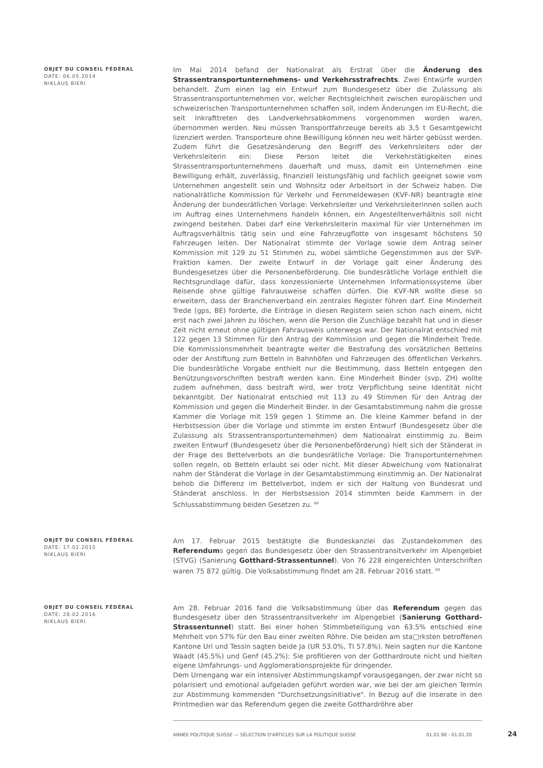OBJET DU CONSEIL FÉDÉRAL
DATE: 06.05.2014
NIKLAUS BIERI
Im Mai 2014 befand der Nationalrat als Erstrat über die Änderung des Strassentransportunternehmens- und Verkehrsstrafrechts. Zwei Entwürfe wurden behandelt. Zum einen lag ein Entwurf zum Bundesgesetz über die Zulassung als Strassentransportunternehmen vor, welcher Rechtsgleichheit zwischen europäischen und schweizerischen Transportunternehmen schaffen soll, indem Änderungen im EU-Recht, die seit Inkrafttreten des Landverkehrsabkommens vorgenommen worden waren, übernommen werden. Neu müssen Transportfahrzeuge bereits ab 3,5 t Gesamtgewicht lizenziert werden. Transporteure ohne Bewilligung können neu weit härter gebüsst werden. Zudem führt die Gesetzesänderung den Begriff des Verkehrsleiters oder der Verkehrsleiterin ein: Diese Person leitet die Verkehrstätigkeiten eines Strassentransportunternehmens dauerhaft und muss, damit ein Unternehmen eine Bewilligung erhält, zuverlässig, finanziell leistungsfähig und fachlich geeignet sowie vom Unternehmen angestellt sein und Wohnsitz oder Arbeitsort in der Schweiz haben. Die nationalrätliche Kommission für Verkehr und Fernmeldewesen (KVF-NR) beantragte eine Änderung der bundesrätlichen Vorlage: Verkehrsleiter und Verkehrsleiterinnen sollen auch im Auftrag eines Unternehmens handeln können, ein Angestelltenverhältnis soll nicht zwingend bestehen. Dabei darf eine Verkehrsleiterin maximal für vier Unternehmen im Auftragsverhältnis tätig sein und eine Fahrzeugflotte von insgesamt höchstens 50 Fahrzeugen leiten. Der Nationalrat stimmte der Vorlage sowie dem Antrag seiner Kommission mit 129 zu 51 Stimmen zu, wobei sämtliche Gegenstimmen aus der SVP-Fraktion kamen. Der zweite Entwurf in der Vorlage galt einer Änderung des Bundesgesetzes über die Personenbeförderung. Die bundesrätliche Vorlage enthielt die Rechtsgrundlage dafür, dass konzessionierte Unternehmen Informationssysteme über Reisende ohne gültige Fahrausweise schaffen dürfen. Die KVF-NR wollte diese so erweitern, dass der Branchenverband ein zentrales Register führen darf. Eine Minderheit Trede (gps, BE) forderte, die Einträge in diesen Registern seien schon nach einem, nicht erst nach zwei Jahren zu löschen, wenn die Person die Zuschläge bezahlt hat und in dieser Zeit nicht erneut ohne gültigen Fahrausweis unterwegs war. Der Nationalrat entschied mit 122 gegen 13 Stimmen für den Antrag der Kommission und gegen die Minderheit Trede. Die Kommissionsmehrheit beantragte weiter die Bestrafung des vorsätzlichen Bettelns oder der Anstiftung zum Betteln in Bahnhöfen und Fahrzeugen des öffentlichen Verkehrs. Die bundesrätliche Vorgabe enthielt nur die Bestimmung, dass Betteln entgegen den Benützungsvorschriften bestraft werden kann. Eine Minderheit Binder (svp, ZH) wollte zudem aufnehmen, dass bestraft wird, wer trotz Verpflichtung seine Identität nicht bekanntgibt. Der Nationalrat entschied mit 113 zu 49 Stimmen für den Antrag der Kommission und gegen die Minderheit Binder. In der Gesamtabstimmung nahm die grosse Kammer die Vorlage mit 159 gegen 1 Stimme an. Die kleine Kammer befand in der Herbstsession über die Vorlage und stimmte im ersten Entwurf (Bundesgesetz über die Zulassung als Strassentransportunternehmen) dem Nationalrat einstimmig zu. Beim zweiten Entwurf (Bundesgesetz über die Personenbeförderung) hielt sich der Ständerat in der Frage des Bettelverbots an die bundesrätliche Vorlage: Die Transportunternehmen sollen regeln, ob Betteln erlaubt sei oder nicht. Mit dieser Abweichung vom Nationalrat nahm der Ständerat die Vorlage in der Gesamtabstimmung einstimmig an. Der Nationalrat behob die Differenz im Bettelverbot, indem er sich der Haltung von Bundesrat und Ständerat anschloss. In der Herbstsession 2014 stimmten beide Kammern in der Schlussabstimmung beiden Gesetzen zu. <sup>68</sup>
OBJET DU CONSEIL FÉDÉRAL
DATE: 17.02.2015
NIKLAUS BIERI
Am 17. Februar 2015 bestätigte die Bundeskanzlei das Zustandekommen des Referendums gegen das Bundesgesetz über den Strassentransitverkehr im Alpengebiet (STVG) (Sanierung Gotthard-Strassentunnel). Von 76 228 eingereichten Unterschriften waren 75 872 gültig. Die Volksabstimmung findet am 28. Februar 2016 statt. <sup>69</sup>
OBJET DU CONSEIL FÉDÉRAL
DATE: 28.02.2016
NIKLAUS BIERI
Am 28. Februar 2016 fand die Volksabstimmung über das Referendum gegen das Bundesgesetz über den Strassentransitverkehr im Alpengebiet (Sanierung Gotthard-Strassentunnel) statt. Bei einer hohen Stimmbeteiligung von 63.5% entschied eine Mehrheit von 57% für den Bau einer zweiten Röhre. Die beiden am sta□rksten betroffenen Kantone Uri und Tessin sagten beide Ja (UR 53.0%, TI 57.8%). Nein sagten nur die Kantone Waadt (45.5%) und Genf (45.2%): Sie profitieren von der Gotthardroute nicht und hielten eigene Umfahrungs- und Agglomerationsprojekte für dringender.
Dem Urnengang war ein intensiver Abstimmungskampf vorausgegangen, der zwar nicht so polarisiert und emotional aufgeladen geführt worden war, wie bei der am gleichen Termin zur Abstimmung kommenden "Durchsetzungsinitiative". In Bezug auf die Inserate in den Printmedien war das Referendum gegen die zweite Gotthardröhre aber
ANNÉE POLITIQUE SUISSE — SÉLECTION D'ARTICLES SUR LA POLITIQUE SUISSE 01.01.90 - 01.01.20 24